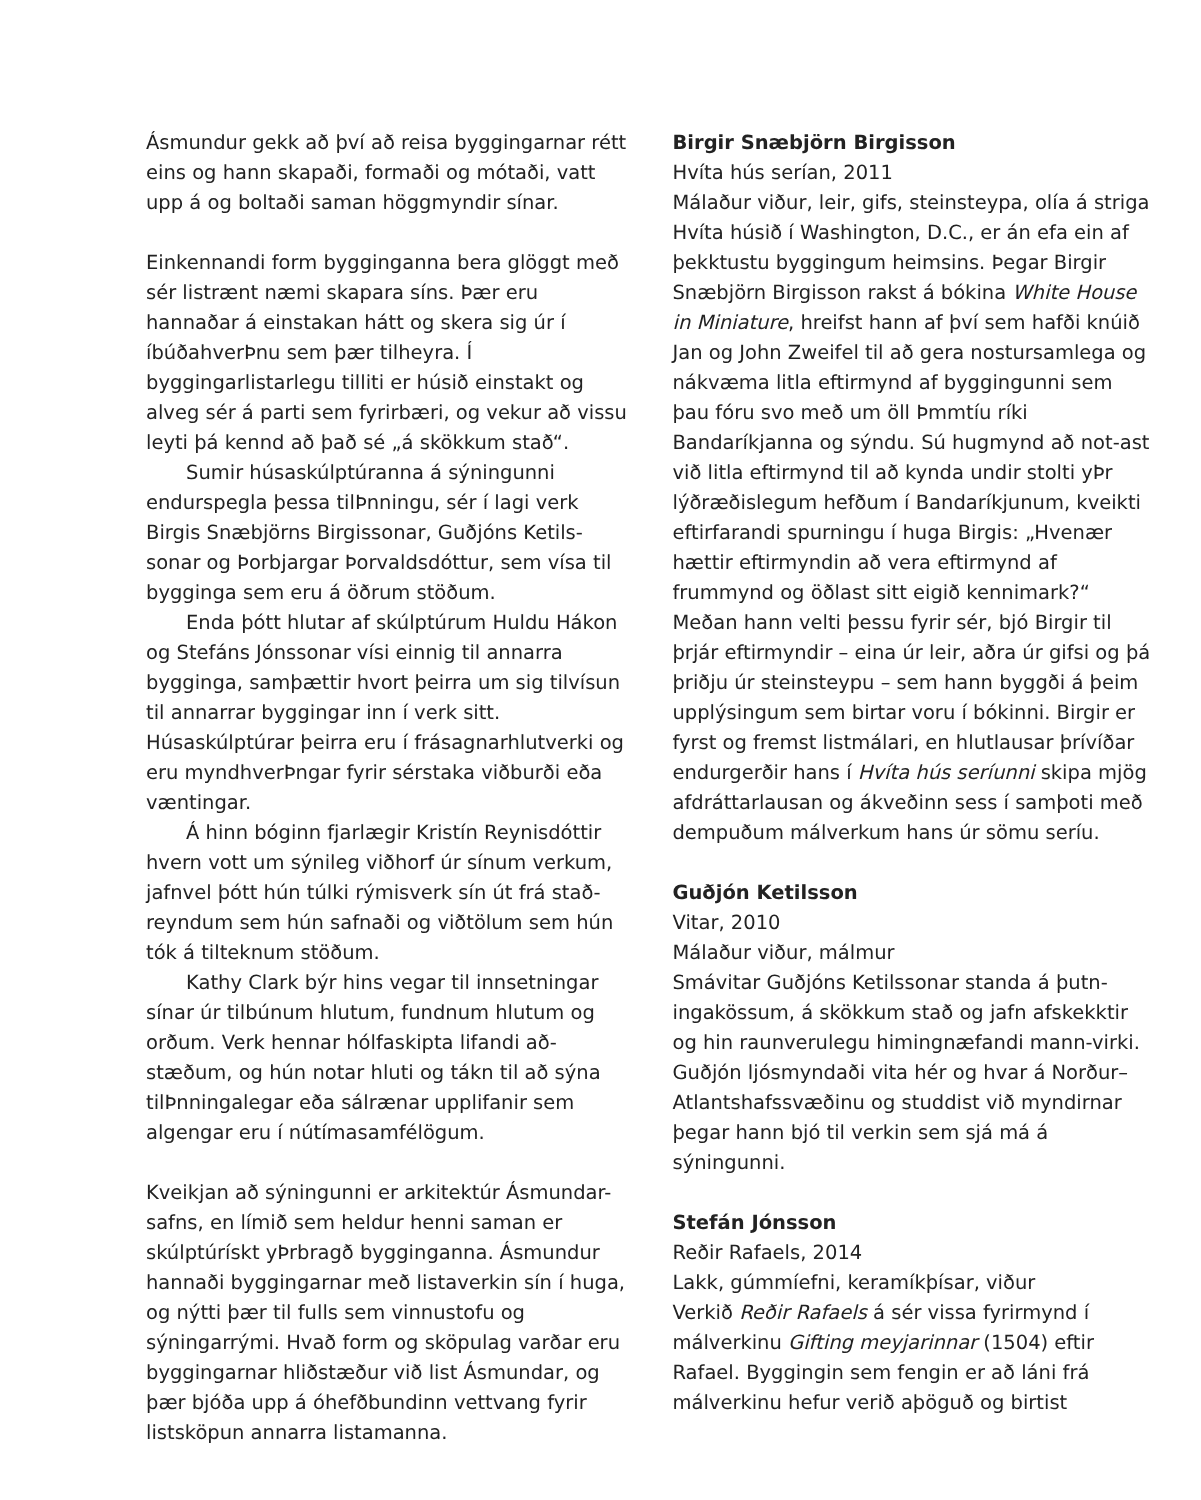Ásmundur gekk að því að reisa byggingarnar rétt eins og hann skapaði, formaði og mótaði, vatt upp á og boltaði saman höggmyndir sínar.
Einkennandi form bygginganna bera glöggt með sér listrænt næmi skapara síns. Þær eru hannaðar á einstakan hátt og skera sig úr í íbúðahverÞnu sem þær tilheyra. Í byggingarlistarlegu tilliti er húsið einstakt og alveg sér á parti sem fyrirbæri, og vekur að vissu leyti þá kennd að það sé „á skökkum stað“.
Sumir húsaskúlptúranna á sýningunni endurspegla þessa tilÞnningu, sér í lagi verk Birgis Snæbjörns Birgissonar, Guðjóns Ketils-sonar og Þorbjargar Þorvaldsdóttur, sem vísa til bygginga sem eru á öðrum stöðum.
Enda þótt hlutar af skúlptúrum Huldu Hákon og Stefáns Jónssonar vísi einnig til annarra bygginga, samþættir hvort þeirra um sig tilvísun til annarrar byggingar inn í verk sitt. Húsaskúlptúrar þeirra eru í frásagnarhlutverki og eru myndhverÞngar fyrir sérstaka viðburði eða væntingar.
Á hinn bóginn fjarlægir Kristín Reynisdóttir hvern vott um sýnileg viðhorf úr sínum verkum, jafnvel þótt hún túlki rýmisverk sín út frá stað-reyndum sem hún safnaði og viðtölum sem hún tók á tilteknum stöðum.
Kathy Clark býr hins vegar til innsetningar sínar úr tilbúnum hlutum, fundnum hlutum og orðum. Verk hennar hólfaskipta lifandi að-stæðum, og hún notar hluti og tákn til að sýna tilÞnningalegar eða sálrænar upplifanir sem algengar eru í nútímasamfélögum.
Kveikjan að sýningunni er arkitektúr Ásmundar-safns, en límið sem heldur henni saman er skúlptúrískt yÞrbragð bygginganna. Ásmundur hannaði byggingarnar með listaverkin sín í huga, og nýtti þær til fulls sem vinnustofu og sýningarrými. Hvað form og sköpulag varðar eru byggingarnar hliðstæður við list Ásmundar, og þær bjóða upp á óhefðbundinn vettvang fyrir listsköpun annarra listamanna.
Birgir Snæbjörn Birgisson
Hvíta hús serían, 2011
Málaður viður, leir, gifs, steinsteypa, olía á striga
Hvíta húsið í Washington, D.C., er án efa ein af þekktustu byggingum heimsins. Þegar Birgir Snæbjörn Birgisson rakst á bókina White House in Miniature, hreifst hann af því sem hafði knúið Jan og John Zweifel til að gera nostursamlega og nákvæma litla eftirmynd af byggingunni sem þau fóru svo með um öll Þmmtíu ríki Bandaríkjanna og sýndu. Sú hugmynd að not-ast við litla eftirmynd til að kynda undir stolti yÞr lýðræðislegum hefðum í Bandaríkjunum, kveikti eftirfarandi spurningu í huga Birgis: „Hvenær hættir eftirmyndin að vera eftirmynd af frummynd og öðlast sitt eigið kennimark?“ Meðan hann velti þessu fyrir sér, bjó Birgir til þrjár eftirmyndir – eina úr leir, aðra úr gifsi og þá þriðju úr steinsteypu – sem hann byggði á þeim upplýsingum sem birtar voru í bókinni. Birgir er fyrst og fremst listmálari, en hlutlausar þrívíðar endurgerðir hans í Hvíta hús seríunni skipa mjög afdráttarlausan og ákveðinn sess í samþoti með dempuðum málverkum hans úr sömu seríu.
Guðjón Ketilsson
Vitar, 2010
Málaður viður, málmur
Smávitar Guðjóns Ketilssonar standa á þutn-ingakössum, á skökkum stað og jafn afskekktir og hin raunverulegu himingnæfandi mann-virki. Guðjón ljósmyndaði vita hér og hvar á Norður–Atlantshafssvæðinu og studdist við myndirnar þegar hann bjó til verkin sem sjá má á sýningunni.
Stefán Jónsson
Reðir Rafaels, 2014
Lakk, gúmmíefni, keramíkþísar, viður
Verkið Reðir Rafaels á sér vissa fyrirmynd í málverkinu Gifting meyjarinnar (1504) eftir Rafael. Byggingin sem fengin er að láni frá málverkinu hefur verið aþöguð og birtist